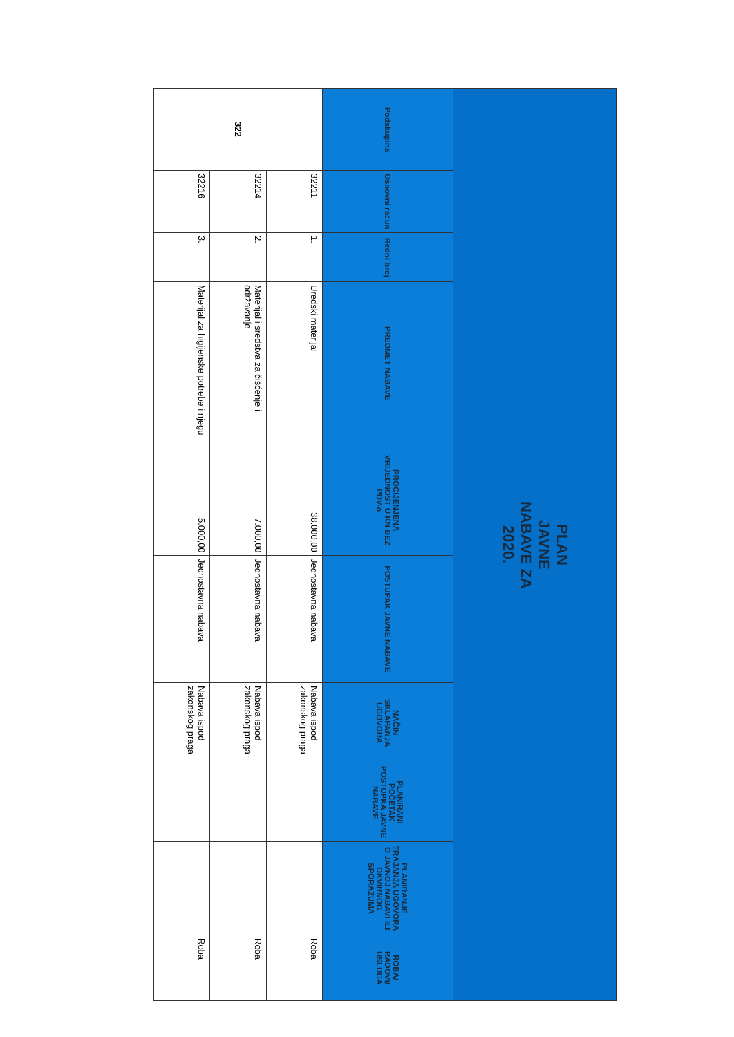| PLAN JAVNE NABAVE ZA 2020. | | | | | | | | | |
| --- | --- | --- | --- | --- | --- | --- | --- | --- | --- |
| Podskupina | Osnovni račun | Redni broj | PREDMET NABAVE | PROCIJENJENA VRIJEDNOST U KN BEZ PDV-a | POSTUPAK JAVNE NABAVE | NAČIN SKLAPANJA UGOVORA | PLANIRANI POČETAK POSTUPKA JAVNE NABAVE | PLANIRANJE TRAJANJA UGOVORA O JAVNOJ NABAVI ILI OKVIRNOG SPORAZUMA | ROBA/ RADOVI/ USLUGA |
| 322 | 32211 | 1. | Uredski materijal | 38.000,00 | Jednostavna nabava | Nabava ispod zakonskog praga | | | Roba |
| | 32214 | 2. | Materijal i sredstva za čišćenje i održavanje | 7.000,00 | Jednostavna nabava | Nabava ispod zakonskog praga | | | Roba |
| | 32216 | 3. | Materijal za higijenske potrebe i njegu | 5.000,00 | Jednostavna nabava | Nabava ispod zakonskog praga | | | Roba |